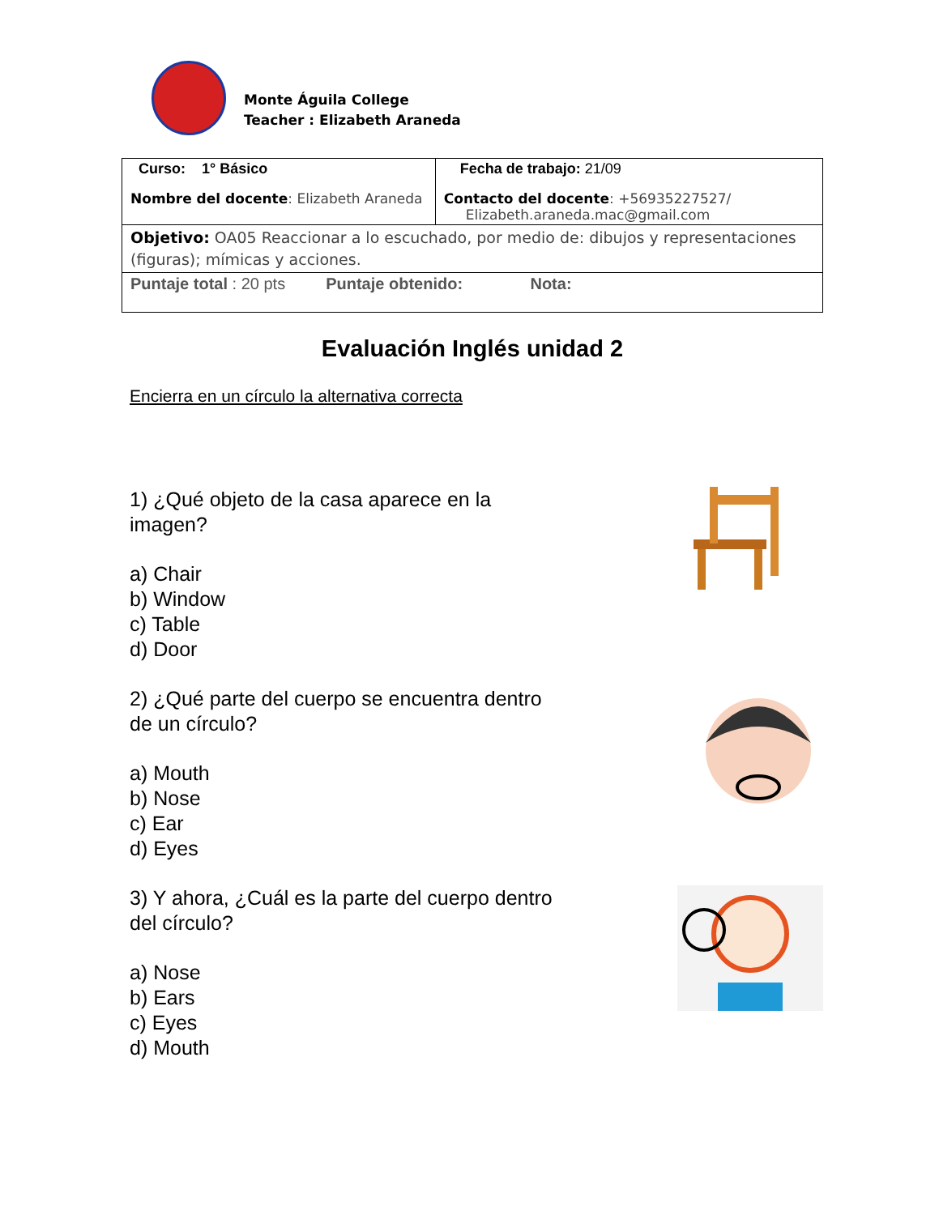Monte Águila College
Teacher : Elizabeth Araneda
| Curso: 1° Básico | Fecha de trabajo: 21/09 |
| Nombre del docente : Elizabeth Araneda | Contacto del docente : +56935227527/ Elizabeth.araneda.mac@gmail.com |
| Objetivo: OA05 Reaccionar a lo escuchado, por medio de: dibujos y representaciones (figuras); mímicas y acciones. | |
| Puntaje total : 20 pts Puntaje obtenido: Nota: | |
Evaluación Inglés unidad 2
Encierra en un círculo la alternativa correcta
1) ¿Qué objeto de la casa aparece en la
imagen?
a) Chair
b) Window
c) Table
d) Door
2) ¿Qué parte del cuerpo se encuentra dentro
de un círculo?
a) Mouth
b) Nose
c) Ear
d) Eyes
3) Y ahora, ¿Cuál es la parte del cuerpo dentro
del círculo?
a) Nose
b) Ears
c) Eyes
d) Mouth